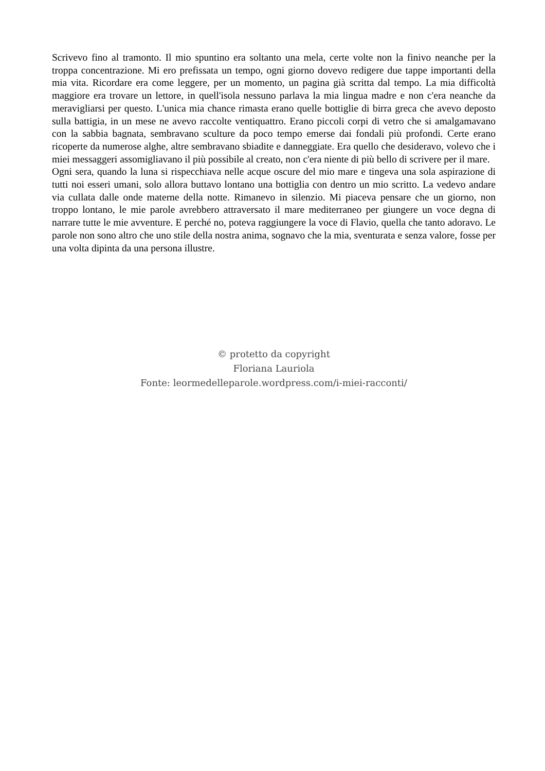Scrivevo fino al tramonto. Il mio spuntino era soltanto una mela, certe volte non la finivo neanche per la troppa concentrazione. Mi ero prefissata un tempo, ogni giorno dovevo redigere due tappe importanti della mia vita. Ricordare era come leggere, per un momento, un pagina già scritta dal tempo. La mia difficoltà maggiore era trovare un lettore, in quell'isola nessuno parlava la mia lingua madre e non c'era neanche da meravigliarsi per questo. L'unica mia chance rimasta erano quelle bottiglie di birra greca che avevo deposto sulla battigia, in un mese ne avevo raccolte ventiquattro. Erano piccoli corpi di vetro che si amalgamavano con la sabbia bagnata, sembravano sculture da poco tempo emerse dai fondali più profondi. Certe erano ricoperte da numerose alghe, altre sembravano sbiadite e danneggiate. Era quello che desideravo, volevo che i miei messaggeri assomigliavano il più possibile al creato, non c'era niente di più bello di scrivere per il mare.
Ogni sera, quando la luna si rispecchiava nelle acque oscure del mio mare e tingeva una sola aspirazione di tutti noi esseri umani, solo allora buttavo lontano una bottiglia con dentro un mio scritto. La vedevo andare via cullata dalle onde materne della notte. Rimanevo in silenzio. Mi piaceva pensare che un giorno, non troppo lontano, le mie parole avrebbero attraversato il mare mediterraneo per giungere un voce degna di narrare tutte le mie avventure. E perché no, poteva raggiungere la voce di Flavio, quella che tanto adoravo. Le parole non sono altro che uno stile della nostra anima, sognavo che la mia, sventurata e senza valore, fosse per una volta dipinta da una persona illustre.
© protetto da copyright
Floriana Lauriola
Fonte: leormedelleparole.wordpress.com/i-miei-racconti/